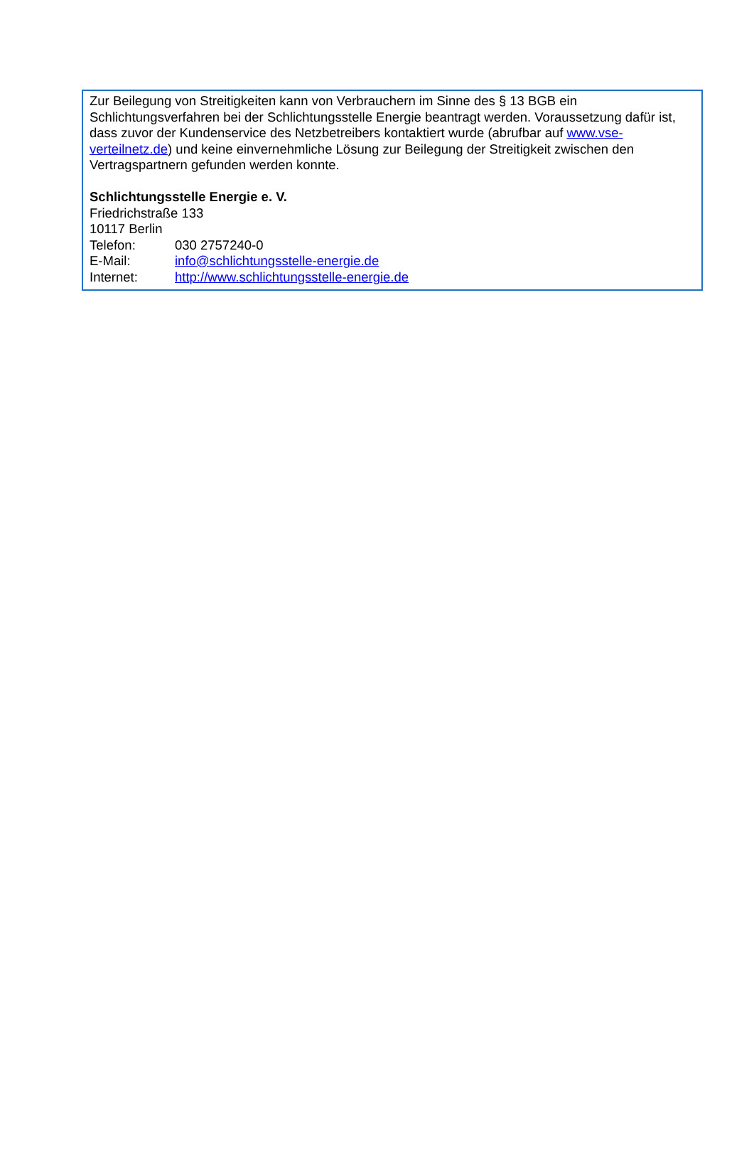Zur Beilegung von Streitigkeiten kann von Verbrauchern im Sinne des § 13 BGB ein Schlichtungsverfahren bei der Schlichtungsstelle Energie beantragt werden. Voraussetzung dafür ist, dass zuvor der Kundenservice des Netzbetreibers kontaktiert wurde (abrufbar auf www.vse-verteilnetz.de) und keine einvernehmliche Lösung zur Beilegung der Streitigkeit zwischen den Vertragspartnern gefunden werden konnte.
Schlichtungsstelle Energie e. V.
Friedrichstraße 133
10117 Berlin
Telefon: 030 2757240-0
E-Mail: info@schlichtungsstelle-energie.de
Internet: http://www.schlichtungsstelle-energie.de